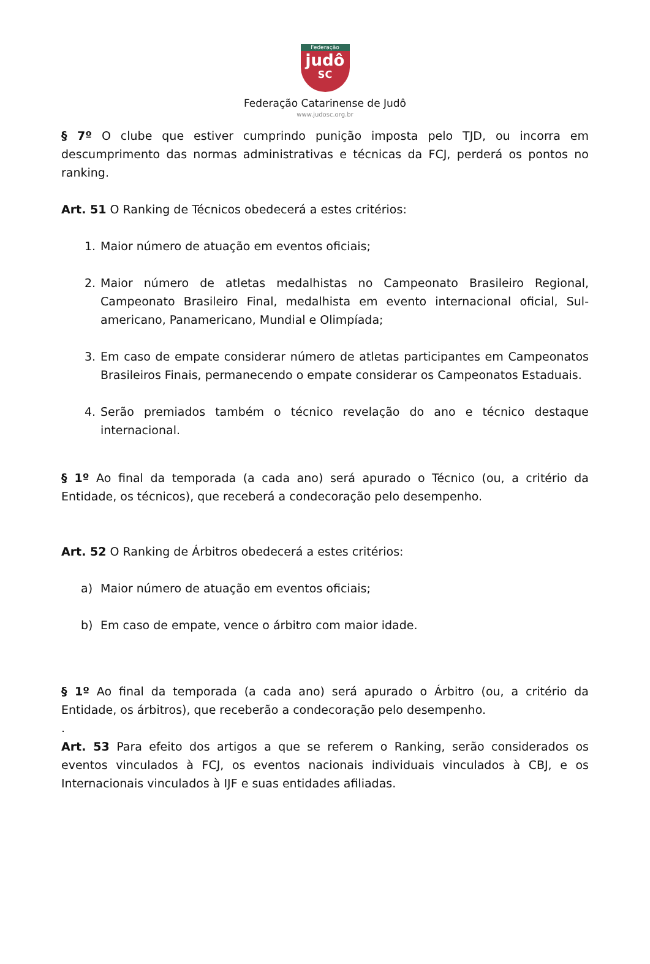Federação
judô
SC
Federação Catarinense de Judô
www.judosc.org.br
§ 7º O clube que estiver cumprindo punição imposta pelo TJD, ou incorra em descumprimento das normas administrativas e técnicas da FCJ, perderá os pontos no ranking.
Art. 51 O Ranking de Técnicos obedecerá a estes critérios:
1. Maior número de atuação em eventos oficiais;
2. Maior número de atletas medalhistas no Campeonato Brasileiro Regional, Campeonato Brasileiro Final, medalhista em evento internacional oficial, Sul-americano, Panamericano, Mundial e Olimpíada;
3. Em caso de empate considerar número de atletas participantes em Campeonatos Brasileiros Finais, permanecendo o empate considerar os Campeonatos Estaduais.
4. Serão premiados também o técnico revelação do ano e técnico destaque internacional.
§ 1º Ao final da temporada (a cada ano) será apurado o Técnico (ou, a critério da Entidade, os técnicos), que receberá a condecoração pelo desempenho.
Art. 52 O Ranking de Árbitros obedecerá a estes critérios:
a) Maior número de atuação em eventos oficiais;
b) Em caso de empate, vence o árbitro com maior idade.
§ 1º Ao final da temporada (a cada ano) será apurado o Árbitro (ou, a critério da Entidade, os árbitros), que receberão a condecoração pelo desempenho.
.
Art. 53 Para efeito dos artigos a que se referem o Ranking, serão considerados os eventos vinculados à FCJ, os eventos nacionais individuais vinculados à CBJ, e os Internacionais vinculados à IJF e suas entidades afiliadas.